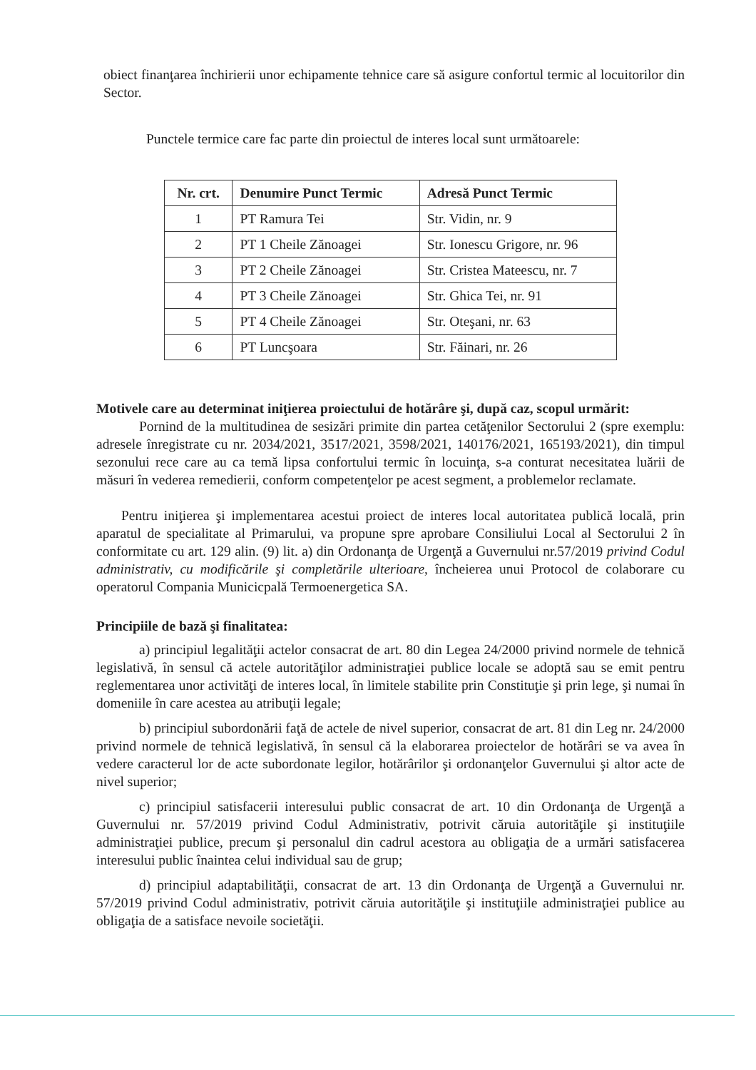obiect finanţarea închirierii unor echipamente tehnice care să asigure confortul termic al locuitorilor din Sector.
Punctele termice care fac parte din proiectul de interes local sunt următoarele:
| Nr. crt. | Denumire Punct Termic | Adresă Punct Termic |
| --- | --- | --- |
| 1 | PT Ramura Tei | Str. Vidin, nr. 9 |
| 2 | PT 1 Cheile Zănoagei | Str. Ionescu Grigore, nr. 96 |
| 3 | PT 2 Cheile Zănoagei | Str. Cristea Mateescu, nr. 7 |
| 4 | PT 3 Cheile Zănoagei | Str. Ghica Tei, nr. 91 |
| 5 | PT 4 Cheile Zănoagei | Str. Oteşani, nr. 63 |
| 6 | PT Luncşoara | Str. Făinari, nr. 26 |
Motivele care au determinat iniţierea proiectului de hotărâre şi, după caz, scopul urmărit:
Pornind de la multitudinea de sesizări primite din partea cetăţenilor Sectorului 2 (spre exemplu: adresele înregistrate cu nr. 2034/2021, 3517/2021, 3598/2021, 140176/2021, 165193/2021), din timpul sezonului rece care au ca temă lipsa confortului termic în locuinţa, s-a conturat necesitatea luării de măsuri în vederea remedierii, conform competenţelor pe acest segment, a problemelor reclamate.
Pentru iniţierea şi implementarea acestui proiect de interes local autoritatea publică locală, prin aparatul de specialitate al Primarului, va propune spre aprobare Consiliului Local al Sectorului 2 în conformitate cu art. 129 alin. (9) lit. a) din Ordonanţa de Urgenţă a Guvernului nr.57/2019 privind Codul administrativ, cu modificările şi completările ulterioare, încheierea unui Protocol de colaborare cu operatorul Compania Municicpală Termoenergetica SA.
Principiile de bază şi finalitatea:
a) principiul legalităţii actelor consacrat de art. 80 din Legea 24/2000 privind normele de tehnică legislativă, în sensul că actele autorităţilor administraţiei publice locale se adoptă sau se emit pentru reglementarea unor activităţi de interes local, în limitele stabilite prin Constituţie şi prin lege, şi numai în domeniile în care acestea au atribuţii legale;
b) principiul subordonării faţă de actele de nivel superior, consacrat de art. 81 din Leg nr. 24/2000 privind normele de tehnică legislativă, în sensul că la elaborarea proiectelor de hotărâri se va avea în vedere caracterul lor de acte subordonate legilor, hotărârilor şi ordonanţelor Guvernului şi altor acte de nivel superior;
c) principiul satisfacerii interesului public consacrat de art. 10 din Ordonanţa de Urgenţă a Guvernului nr. 57/2019 privind Codul Administrativ, potrivit căruia autorităţile şi instituţiile administraţiei publice, precum şi personalul din cadrul acestora au obligaţia de a urmări satisfacerea interesului public înaintea celui individual sau de grup;
d) principiul adaptabilităţii, consacrat de art. 13 din Ordonanţa de Urgenţă a Guvernului nr. 57/2019 privind Codul administrativ, potrivit căruia autorităţile şi instituţiile administraţiei publice au obligaţia de a satisface nevoile societăţii.